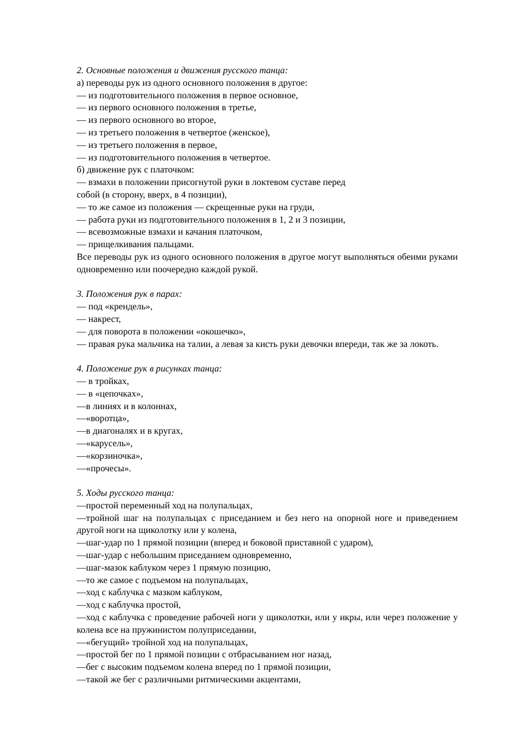2. Основные положения и движения русского танца:
а) переводы рук из одного основного положения в другое:
— из подготовительного положения в первое основное,
— из первого основного положения в третье,
— из первого основного во второе,
— из третьего положения в четвертое (женское),
— из третьего положения в первое,
— из подготовительного положения в четвертое.
б) движение рук с платочком:
— взмахи в положении присогнутой руки в локтевом суставе перед
собой (в сторону, вверх, в 4 позиции),
— то же самое из положения — скрещенные руки на груди,
— работа руки из подготовительного положения в 1, 2 и 3 позиции,
— всевозможные взмахи и качания платочком,
— прищелкивания пальцами.
Все переводы рук из одного основного положения в другое могут выполняться обеими руками одновременно или поочередно каждой рукой.
3. Положения рук в парах:
— под «крендель»,
— накрест,
— для поворота в положении «окошечко»,
— правая рука мальчика на талии, а левая за кисть руки девочки впереди, так же за локоть.
4. Положение рук в рисунках танца:
— в тройках,
— в «цепочках»,
—в линиях и в колоннах,
—«воротца»,
—в диагоналях и в кругах,
—«карусель»,
—«корзиночка»,
—«прочесы».
5. Ходы русского танца:
—простой переменный ход на полупальцах,
—тройной шаг на полупальцах с приседанием и без него на опорной ноге и приведением другой ноги на щиколотку или у колена,
—шаг-удар по 1 прямой позиции (вперед и боковой приставной с ударом),
—шаг-удар с небольшим приседанием одновременно,
—шаг-мазок каблуком через 1 прямую позицию,
—то же самое с подъемом на полупальцах,
—ход с каблучка с мазком каблуком,
—ход с каблучка простой,
—ход с каблучка с проведение рабочей ноги у щиколотки, или у икры, или через положение у колена все на пружинистом полуприседании,
—«бегущий» тройной ход на полупальцах,
—простой бег по 1 прямой позиции с отбрасыванием ног назад,
—бег с высоким подъемом колена вперед по 1 прямой позиции,
—такой же бег с различными ритмическими акцентами,